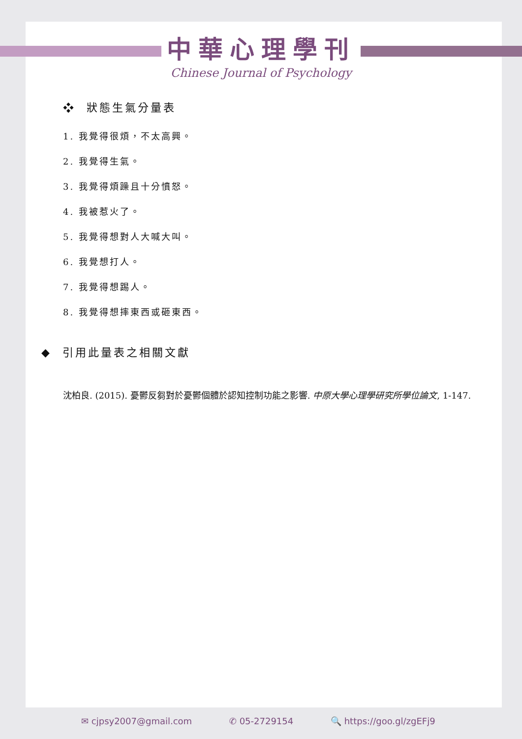中華心理學刊
Chinese Journal of Psychology
❖ 狀態生氣分量表
1. 我覺得很煩，不太高興。
2. 我覺得生氣。
3. 我覺得煩躁且十分憤怒。
4. 我被惹火了。
5. 我覺得想對人大喊大叫。
6. 我覺想打人。
7. 我覺得想踢人。
8. 我覺得想摔東西或砸東西。
◆ 引用此量表之相關文獻
沈柏良. (2015). 憂鬱反芻對於憂鬱個體於認知控制功能之影響. 中原大學心理學研究所學位論文, 1-147.
✉ cjpsy2007@gmail.com ✆ 05-2729154 🔍 https://goo.gl/zgEFj9